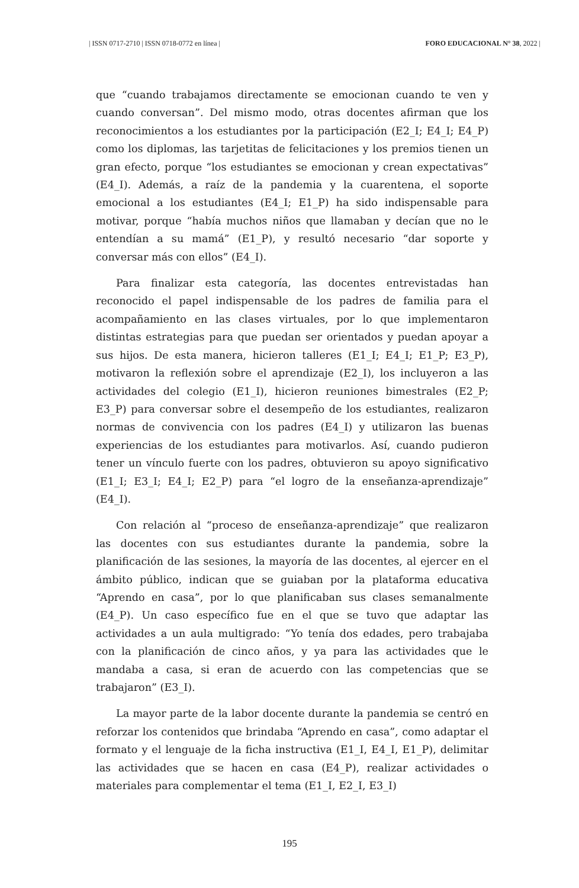| ISSN 0717-2710 | ISSN 0718-0772 en línea | FORO EDUCACIONAL N° 38, 2022 |
que “cuando trabajamos directamente se emocionan cuando te ven y cuando conversan”. Del mismo modo, otras docentes afirman que los reconocimientos a los estudiantes por la participación (E2_I; E4_I; E4_P) como los diplomas, las tarjetitas de felicitaciones y los premios tienen un gran efecto, porque “los estudiantes se emocionan y crean expectativas” (E4_I). Además, a raíz de la pandemia y la cuarentena, el soporte emocional a los estudiantes (E4_I; E1_P) ha sido indispensable para motivar, porque “había muchos niños que llamaban y decían que no le entendían a su mamá” (E1_P), y resultó necesario “dar soporte y conversar más con ellos” (E4_I).
Para finalizar esta categoría, las docentes entrevistadas han reconocido el papel indispensable de los padres de familia para el acompañamiento en las clases virtuales, por lo que implementaron distintas estrategias para que puedan ser orientados y puedan apoyar a sus hijos. De esta manera, hicieron talleres (E1_I; E4_I; E1_P; E3_P), motivaron la reflexión sobre el aprendizaje (E2_I), los incluyeron a las actividades del colegio (E1_I), hicieron reuniones bimestrales (E2_P; E3_P) para conversar sobre el desempeño de los estudiantes, realizaron normas de convivencia con los padres (E4_I) y utilizaron las buenas experiencias de los estudiantes para motivarlos. Así, cuando pudieron tener un vínculo fuerte con los padres, obtuvieron su apoyo significativo (E1_I; E3_I; E4_I; E2_P) para “el logro de la enseñanza-aprendizaje” (E4_I).
Con relación al “proceso de enseñanza-aprendizaje” que realizaron las docentes con sus estudiantes durante la pandemia, sobre la planificación de las sesiones, la mayoría de las docentes, al ejercer en el ámbito público, indican que se guiaban por la plataforma educativa “Aprendo en casa”, por lo que planificaban sus clases semanalmente (E4_P). Un caso específico fue en el que se tuvo que adaptar las actividades a un aula multigrado: “Yo tenía dos edades, pero trabajaba con la planificación de cinco años, y ya para las actividades que le mandaba a casa, si eran de acuerdo con las competencias que se trabajaron” (E3_I).
La mayor parte de la labor docente durante la pandemia se centró en reforzar los contenidos que brindaba “Aprendo en casa”, como adaptar el formato y el lenguaje de la ficha instructiva (E1_I, E4_I, E1_P), delimitar las actividades que se hacen en casa (E4_P), realizar actividades o materiales para complementar el tema (E1_I, E2_I, E3_I)
195